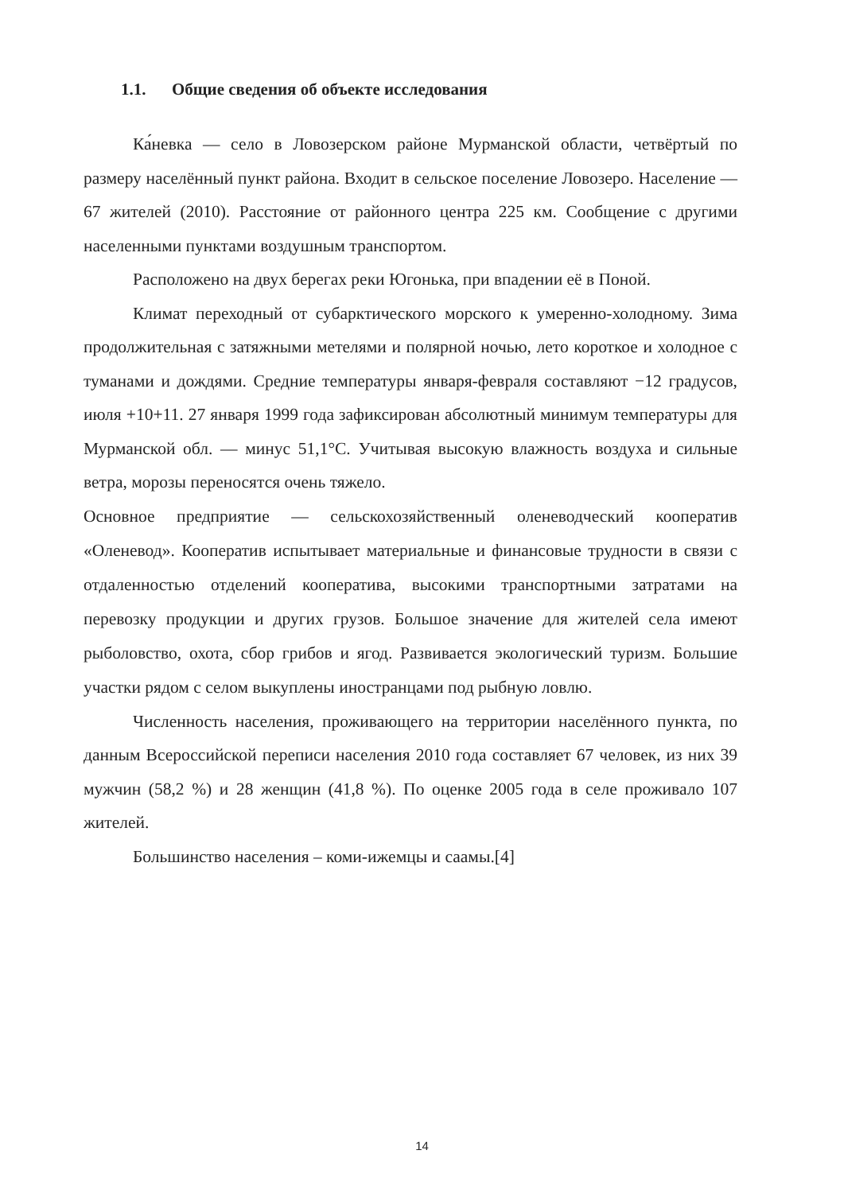1.1. Общие сведения об объекте исследования
Ка́невка — село в Ловозерском районе Мурманской области, четвёртый по размеру населённый пункт района. Входит в сельское поселение Ловозеро. Население — 67 жителей (2010). Расстояние от районного центра 225 км. Сообщение с другими населенными пунктами воздушным транспортом.
Расположено на двух берегах реки Югонька, при впадении её в Поной.
Климат переходный от субарктического морского к умеренно-холодному. Зима продолжительная с затяжными метелями и полярной ночью, лето короткое и холодное с туманами и дождями. Средние температуры января-февраля составляют −12 градусов, июля +10+11. 27 января 1999 года зафиксирован абсолютный минимум температуры для Мурманской обл. — минус 51,1°C. Учитывая высокую влажность воздуха и сильные ветра, морозы переносятся очень тяжело.
Основное предприятие — сельскохозяйственный оленеводческий кооператив «Оленевод». Кооператив испытывает материальные и финансовые трудности в связи с отдаленностью отделений кооператива, высокими транспортными затратами на перевозку продукции и других грузов. Большое значение для жителей села имеют рыболовство, охота, сбор грибов и ягод. Развивается экологический туризм. Большие участки рядом с селом выкуплены иностранцами под рыбную ловлю.
Численность населения, проживающего на территории населённого пункта, по данным Всероссийской переписи населения 2010 года составляет 67 человек, из них 39 мужчин (58,2 %) и 28 женщин (41,8 %). По оценке 2005 года в селе проживало 107 жителей.
Большинство населения – коми-ижемцы и саамы.[4]
14